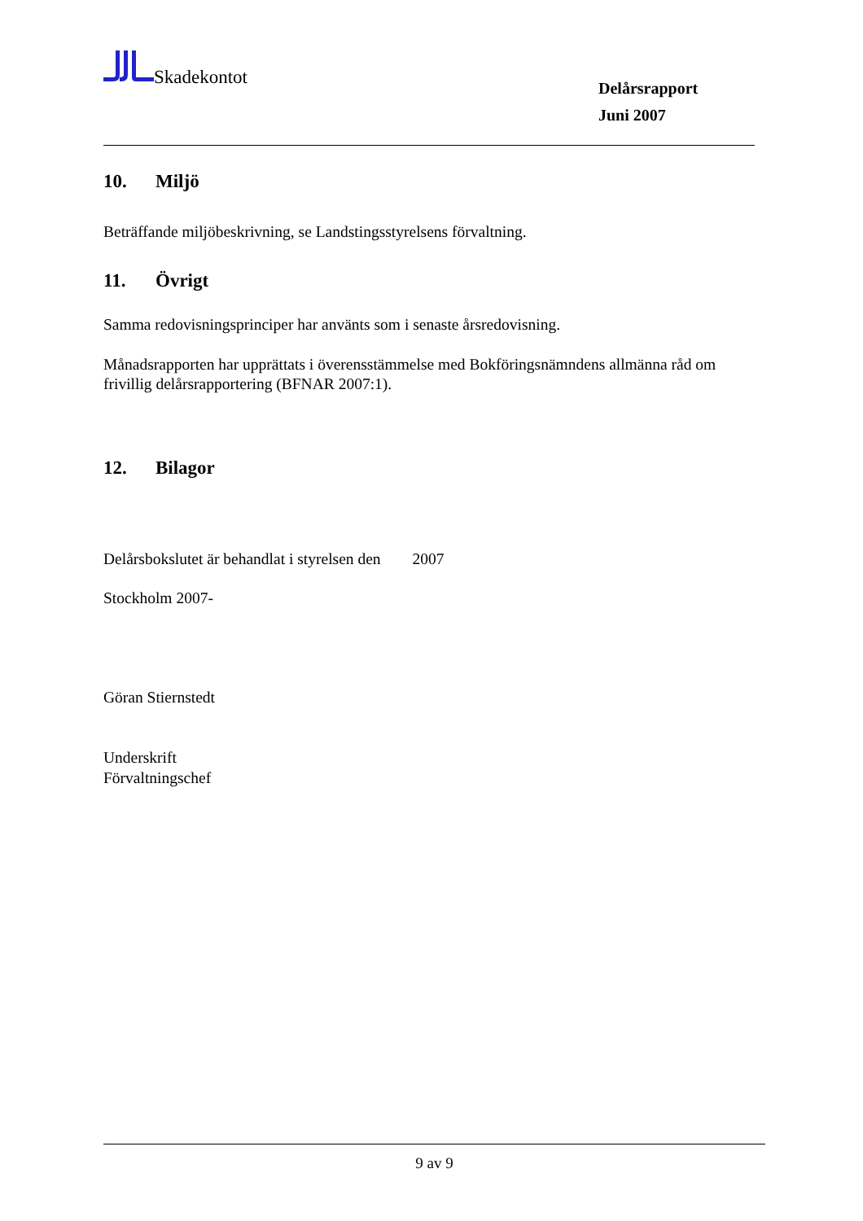Skadekontot
Delårsrapport
Juni 2007
10. Miljö
Beträffande miljöbeskrivning, se Landstingsstyrelsens förvaltning.
11. Övrigt
Samma redovisningsprinciper har använts som i senaste årsredovisning.
Månadsrapporten har upprättats i överensstämmelse med Bokföringsnämndens allmänna råd om frivillig delårsrapportering (BFNAR 2007:1).
12. Bilagor
Delårsbokslutet är behandlat i styrelsen den 2007
Stockholm 2007-
Göran Stiernstedt
Underskrift
Förvaltningschef
9 av 9